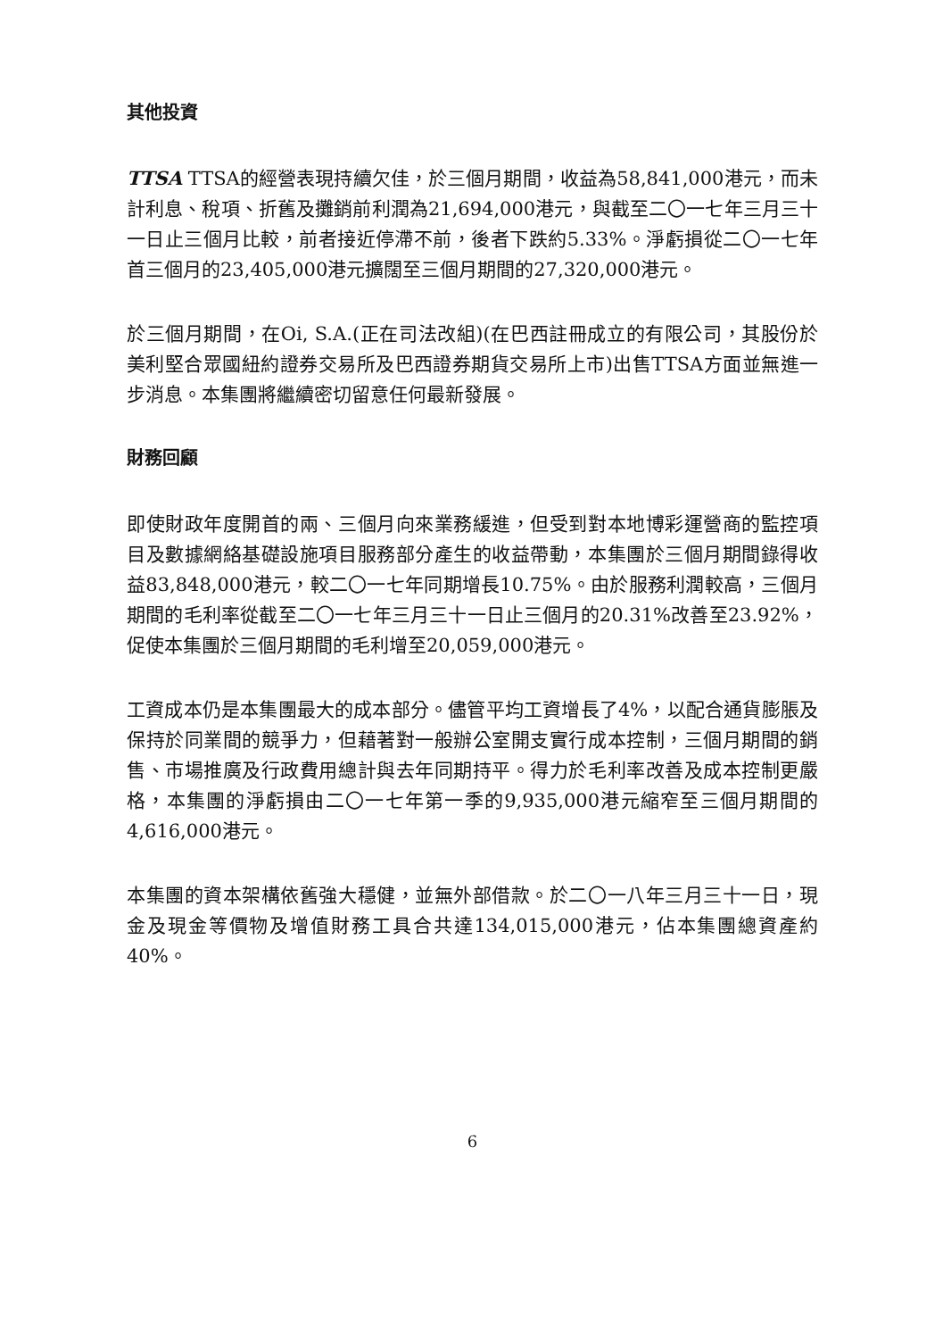其他投資
TTSA TTSA的經營表現持續欠佳，於三個月期間，收益為58,841,000港元，而未計利息、稅項、折舊及攤銷前利潤為21,694,000港元，與截至二〇一七年三月三十一日止三個月比較，前者接近停滯不前，後者下跌約5.33%。淨虧損從二〇一七年首三個月的23,405,000港元擴闊至三個月期間的27,320,000港元。
於三個月期間，在Oi, S.A.(正在司法改組)(在巴西註冊成立的有限公司，其股份於美利堅合眾國紐約證券交易所及巴西證券期貨交易所上市)出售TTSA方面並無進一步消息。本集團將繼續密切留意任何最新發展。
財務回顧
即使財政年度開首的兩、三個月向來業務緩進，但受到對本地博彩運營商的監控項目及數據網絡基礎設施項目服務部分產生的收益帶動，本集團於三個月期間錄得收益83,848,000港元，較二〇一七年同期增長10.75%。由於服務利潤較高，三個月期間的毛利率從截至二〇一七年三月三十一日止三個月的20.31%改善至23.92%，促使本集團於三個月期間的毛利增至20,059,000港元。
工資成本仍是本集團最大的成本部分。儘管平均工資增長了4%，以配合通貨膨脹及保持於同業間的競爭力，但藉著對一般辦公室開支實行成本控制，三個月期間的銷售、市場推廣及行政費用總計與去年同期持平。得力於毛利率改善及成本控制更嚴格，本集團的淨虧損由二〇一七年第一季的9,935,000港元縮窄至三個月期間的4,616,000港元。
本集團的資本架構依舊強大穩健，並無外部借款。於二〇一八年三月三十一日，現金及現金等價物及增值財務工具合共達134,015,000港元，佔本集團總資產約40%。
6